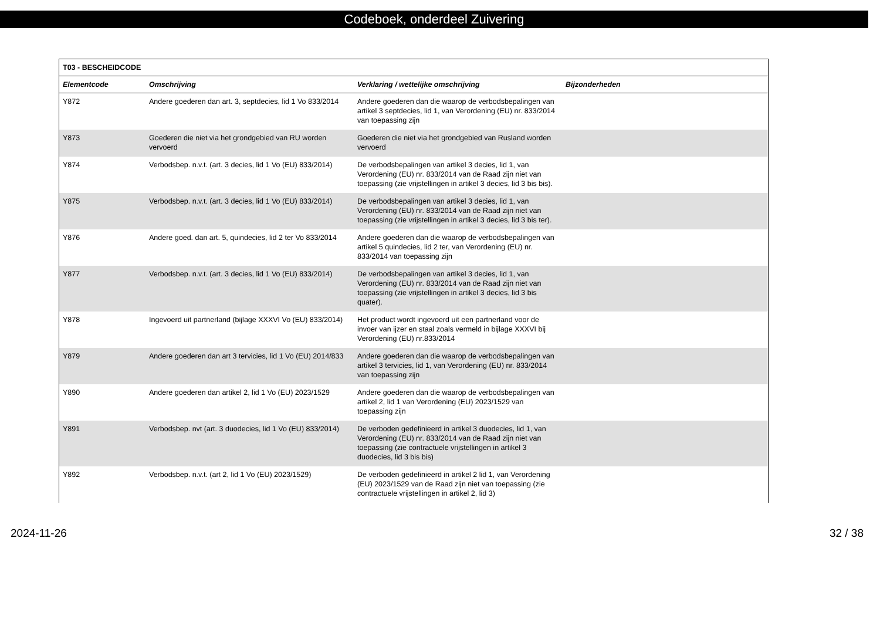Codeboek, onderdeel Zuivering
| T03 - BESCHEIDCODE | | | |
| --- | --- | --- | --- |
| Elementcode | Omschrijving | Verklaring / wettelijke omschrijving | Bijzonderheden |
| Y872 | Andere goederen dan art. 3, septdecies, lid 1 Vo 833/2014 | Andere goederen dan die waarop de verbodsbepalingen van artikel 3 septdecies, lid 1, van Verordening (EU) nr. 833/2014 van toepassing zijn | |
| Y873 | Goederen die niet via het grondgebied van RU worden vervoerd | Goederen die niet via het grondgebied van Rusland worden vervoerd | |
| Y874 | Verbodsbep. n.v.t. (art. 3 decies, lid 1 Vo (EU) 833/2014) | De verbodsbepalingen van artikel 3 decies, lid 1, van Verordening (EU) nr. 833/2014 van de Raad zijn niet van toepassing (zie vrijstellingen in artikel 3 decies, lid 3 bis bis). | |
| Y875 | Verbodsbep. n.v.t. (art. 3 decies, lid 1 Vo (EU) 833/2014) | De verbodsbepalingen van artikel 3 decies, lid 1, van Verordening (EU) nr. 833/2014 van de Raad zijn niet van toepassing (zie vrijstellingen in artikel 3 decies, lid 3 bis ter). | |
| Y876 | Andere goed. dan art. 5, quindecies, lid 2 ter Vo 833/2014 | Andere goederen dan die waarop de verbodsbepalingen van artikel 5 quindecies, lid 2 ter, van Verordening (EU) nr. 833/2014 van toepassing zijn | |
| Y877 | Verbodsbep. n.v.t. (art. 3 decies, lid 1 Vo (EU) 833/2014) | De verbodsbepalingen van artikel 3 decies, lid 1, van Verordening (EU) nr. 833/2014 van de Raad zijn niet van toepassing (zie vrijstellingen in artikel 3 decies, lid 3 bis quater). | |
| Y878 | Ingevoerd uit partnerland (bijlage XXXVI Vo (EU) 833/2014) | Het product wordt ingevoerd uit een partnerland voor de invoer van ijzer en staal zoals vermeld in bijlage XXXVI bij Verordening (EU) nr.833/2014 | |
| Y879 | Andere goederen dan art 3 tervicies, lid 1 Vo (EU) 2014/833 | Andere goederen dan die waarop de verbodsbepalingen van artikel 3 tervicies, lid 1, van Verordening (EU) nr. 833/2014 van toepassing zijn | |
| Y890 | Andere goederen dan artikel 2, lid 1 Vo (EU) 2023/1529 | Andere goederen dan die waarop de verbodsbepalingen van artikel 2, lid 1 van Verordening (EU) 2023/1529 van toepassing zijn | |
| Y891 | Verbodsbep. nvt (art. 3 duodecies, lid 1 Vo (EU) 833/2014) | De verboden gedefinieerd in artikel 3 duodecies, lid 1, van Verordening (EU) nr. 833/2014 van de Raad zijn niet van toepassing (zie contractuele vrijstellingen in artikel 3 duodecies, lid 3 bis bis) | |
| Y892 | Verbodsbep. n.v.t. (art 2, lid 1 Vo (EU) 2023/1529) | De verboden gedefinieerd in artikel 2 lid 1, van Verordening (EU) 2023/1529 van de Raad zijn niet van toepassing (zie contractuele vrijstellingen in artikel 2, lid 3) | |
2024-11-26 32 / 38